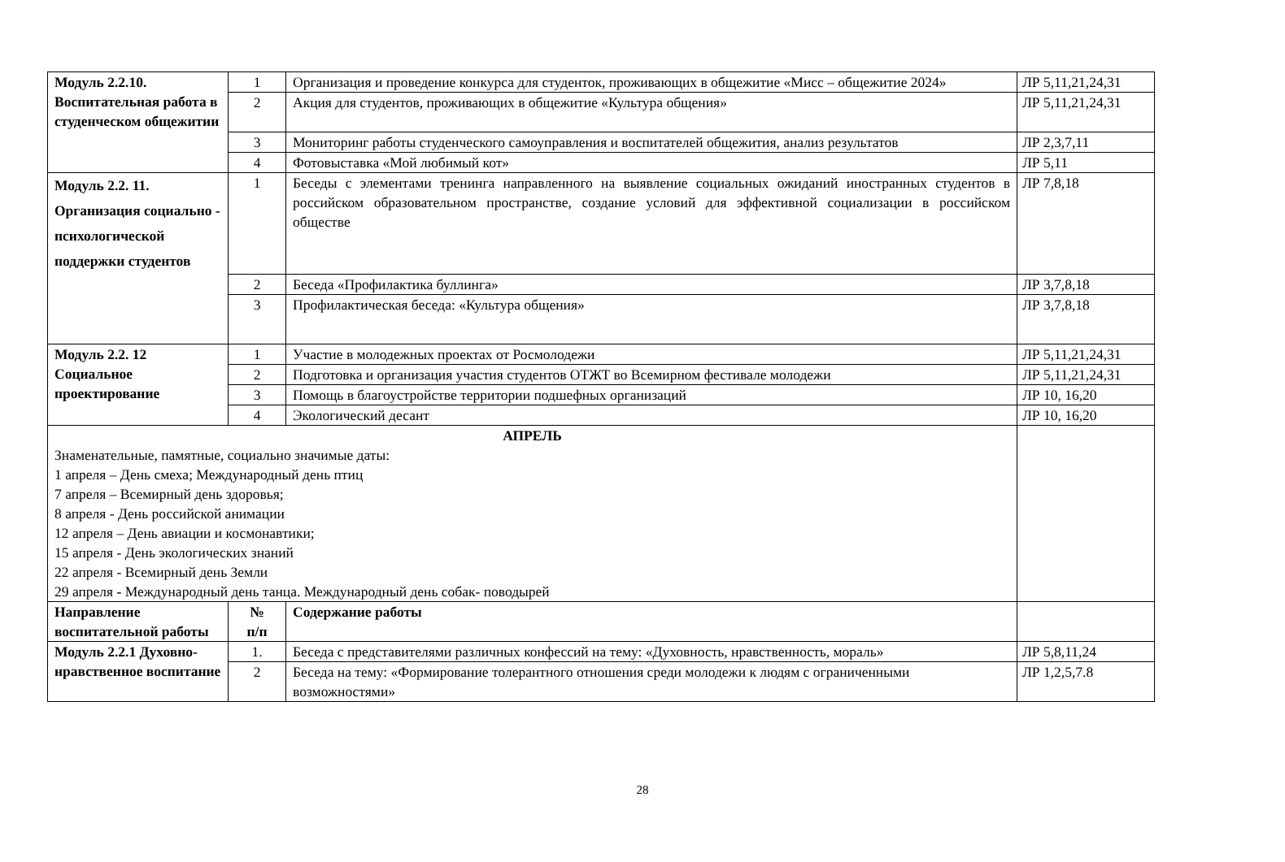| Модуль 2.2.10. Воспитательная работа в студенческом общежитии | 1 | Организация и проведение конкурса для студенток, проживающих в общежитие «Мисс – общежитие 2024» | ЛР 5,11,21,24,31 |
| | 2 | Акция для студентов, проживающих в общежитие «Культура общения» | ЛР 5,11,21,24,31 |
| | 3 | Мониторинг работы студенческого самоуправления и воспитателей общежития, анализ результатов | ЛР 2,3,7,11 |
| | 4 | Фотовыставка «Мой любимый кот» | ЛР 5,11 |
| Модуль 2.2. 11. Организация социально - психологической поддержки студентов | 1 | Беседы с элементами тренинга направленного на выявление социальных ожиданий иностранных студентов в российском образовательном пространстве, создание условий для эффективной социализации в российском обществе | ЛР 7,8,18 |
| | 2 | Беседа «Профилактика буллинга» | ЛР 3,7,8,18 |
| | 3 | Профилактическая беседа: «Культура общения» | ЛР 3,7,8,18 |
| Модуль 2.2. 12 Социальное проектирование | 1 | Участие в молодежных проектах от Росмолодежи | ЛР 5,11,21,24,31 |
| | 2 | Подготовка и организация участия студентов ОТЖТ во Всемирном фестивале молодежи | ЛР 5,11,21,24,31 |
| | 3 | Помощь в благоустройстве территории подшефных организаций | ЛР 10, 16,20 |
| | 4 | Экологический десант | ЛР 10, 16,20 |
| АПРЕЛЬ Знаменательные, памятные, социально значимые даты: 1 апреля – День смеха; Международный день птиц 7 апреля – Всемирный день здоровья; 8 апреля - День российской анимации 12 апреля – День авиации и космонавтики; 15 апреля - День экологических знаний 22 апреля - Всемирный день Земли 29 апреля - Международный день танца. Международный день собак- поводырей | | | |
| Направление воспитательной работы | № п/п | Содержание работы | |
| Модуль 2.2.1 Духовно-нравственное воспитание | 1. | Беседа с представителями различных конфессий на тему: «Духовность, нравственность, мораль» | ЛР 5,8,11,24 |
| | 2 | Беседа на тему: «Формирование толерантного отношения среди молодежи к людям с ограниченными возможностями» | ЛР 1,2,5,7.8 |
28